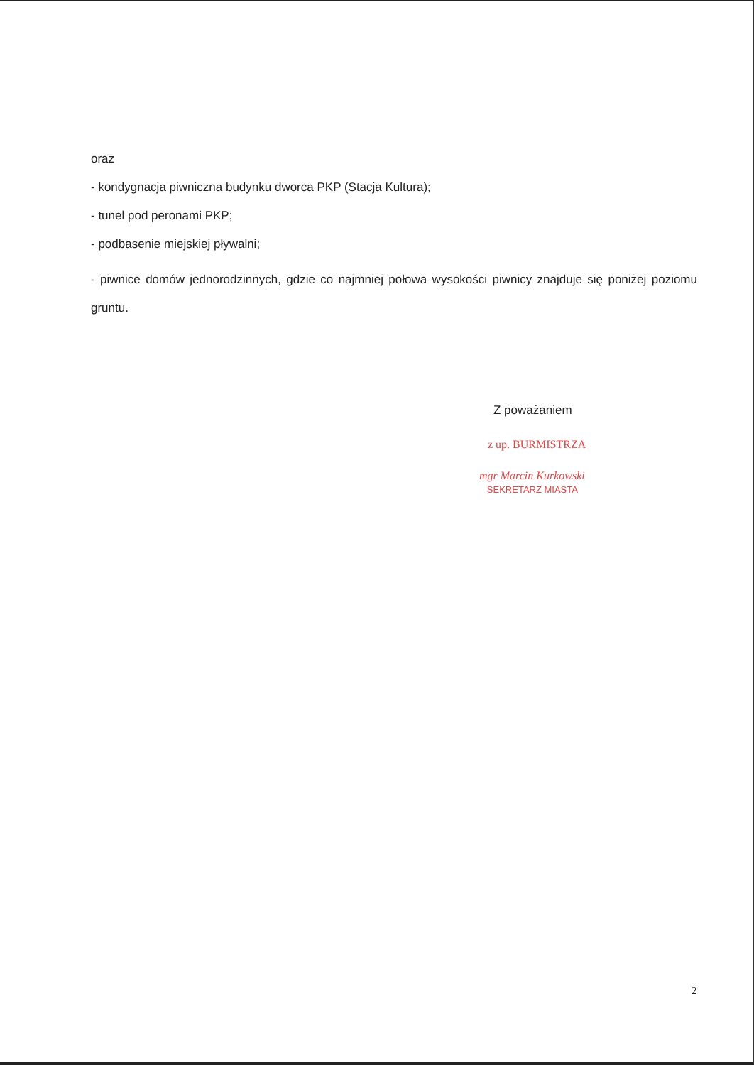oraz
- kondygnacja piwniczna budynku dworca PKP (Stacja Kultura);
- tunel pod peronami PKP;
- podbasenie miejskiej pływalni;
- piwnice domów jednorodzinnych, gdzie co najmniej połowa wysokości piwnicy znajduje się poniżej poziomu gruntu.
Z poważaniem
z up. BURMISTRZA
mgr Marcin Kurkowski
SEKRETARZ MIASTA
2